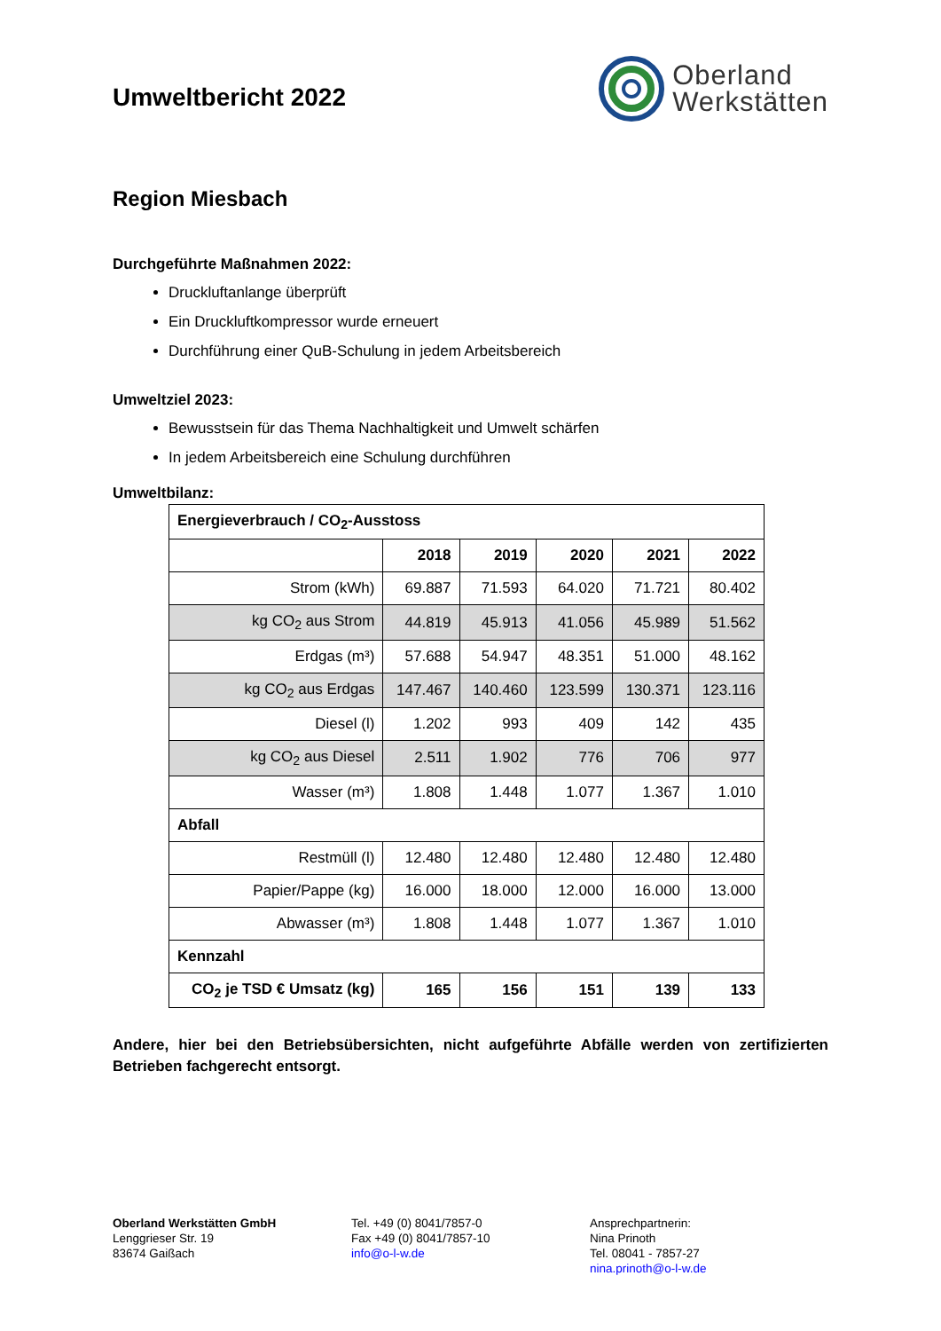Umweltbericht 2022
Oberland
Werkstätten
Region Miesbach
Durchgeführte Maßnahmen 2022:
Druckluftanlange überprüft
Ein Druckluftkompressor wurde erneuert
Durchführung einer QuB-Schulung in jedem Arbeitsbereich
Umweltziel 2023:
Bewusstsein für das Thema Nachhaltigkeit und Umwelt schärfen
In jedem Arbeitsbereich eine Schulung durchführen
Umweltbilanz:
| Energieverbrauch / CO<sub>2</sub>-Ausstoss | | | | | |
| --- | --- | --- | --- | --- | --- |
| | 2018 | 2019 | 2020 | 2021 | 2022 |
| Strom (kWh) | 69.887 | 71.593 | 64.020 | 71.721 | 80.402 |
| kg CO<sub>2</sub> aus Strom | 44.819 | 45.913 | 41.056 | 45.989 | 51.562 |
| Erdgas (m³) | 57.688 | 54.947 | 48.351 | 51.000 | 48.162 |
| kg CO<sub>2</sub> aus Erdgas | 147.467 | 140.460 | 123.599 | 130.371 | 123.116 |
| Diesel (l) | 1.202 | 993 | 409 | 142 | 435 |
| kg CO<sub>2</sub> aus Diesel | 2.511 | 1.902 | 776 | 706 | 977 |
| Wasser (m³) | 1.808 | 1.448 | 1.077 | 1.367 | 1.010 |
| Abfall | | | | | |
| Restmüll (l) | 12.480 | 12.480 | 12.480 | 12.480 | 12.480 |
| Papier/Pappe (kg) | 16.000 | 18.000 | 12.000 | 16.000 | 13.000 |
| Abwasser (m³) | 1.808 | 1.448 | 1.077 | 1.367 | 1.010 |
| Kennzahl | | | | | |
| CO<sub>2</sub> je TSD € Umsatz (kg) | 165 | 156 | 151 | 139 | 133 |
Andere, hier bei den Betriebsübersichten, nicht aufgeführte Abfälle werden von zertifizierten Betrieben fachgerecht entsorgt.
Oberland Werkstätten GmbH
Lenggrieser Str. 19
83674 Gaißach
Tel. +49 (0) 8041/7857-0
Fax +49 (0) 8041/7857-10
info@o-l-w.de
Ansprechpartnerin:
Nina Prinoth
Tel. 08041 - 7857-27
nina.prinoth@o-l-w.de